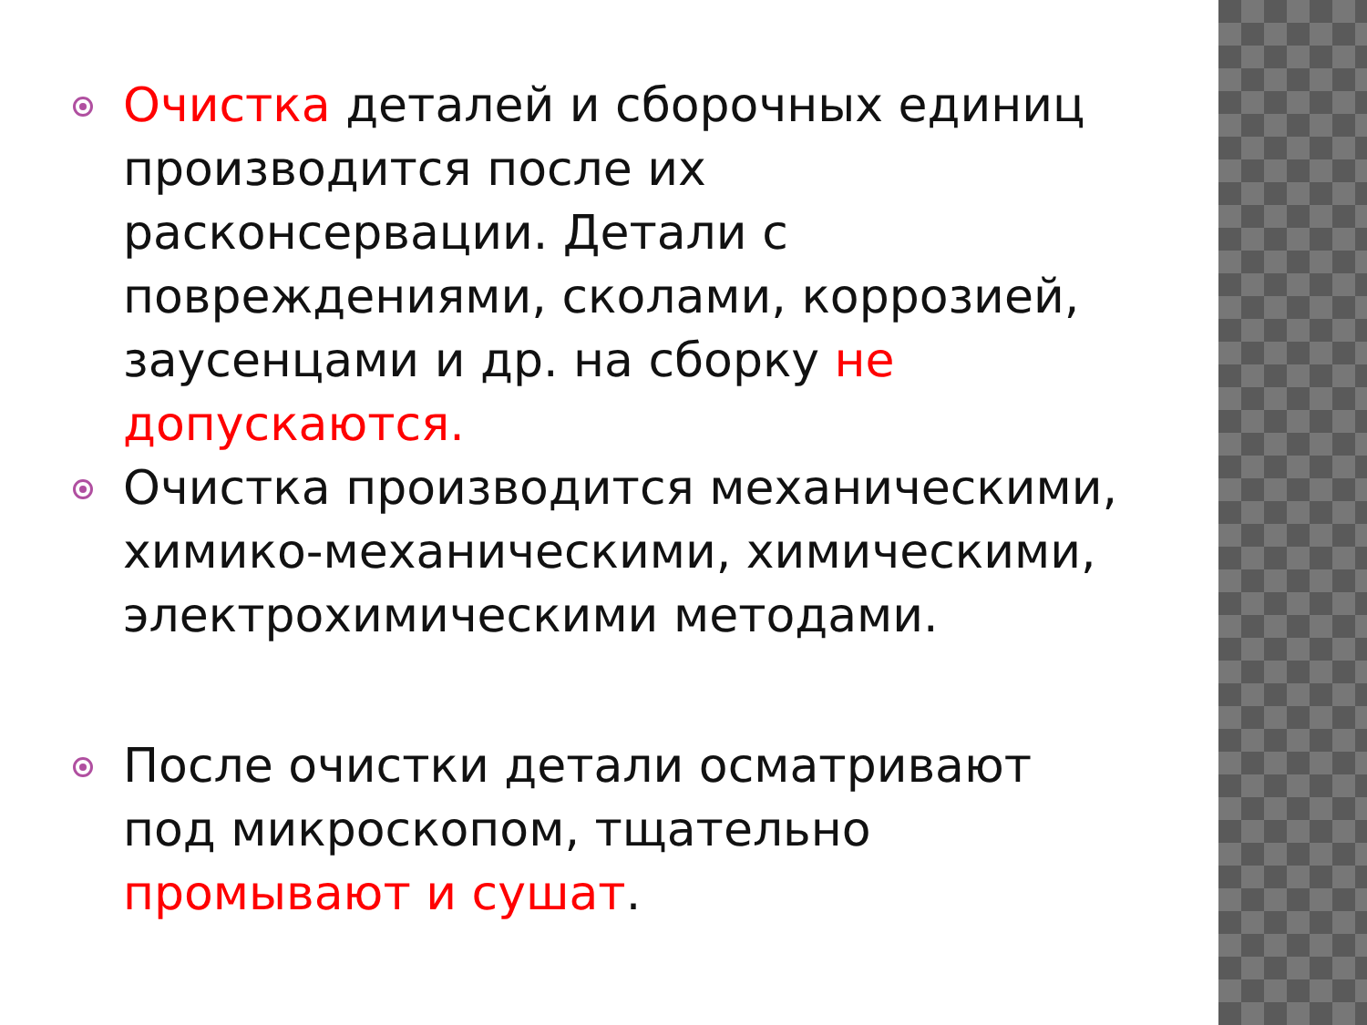Очистка деталей и сборочных единиц производится после их расконсервации. Детали с повреждениями, сколами, коррозией, заусенцами и др. на сборку не допускаются.
Очистка производится механическими, химико-механическими, химическими, электрохимическими методами.
После очистки детали осматривают под микроскопом, тщательно промывают и сушат.